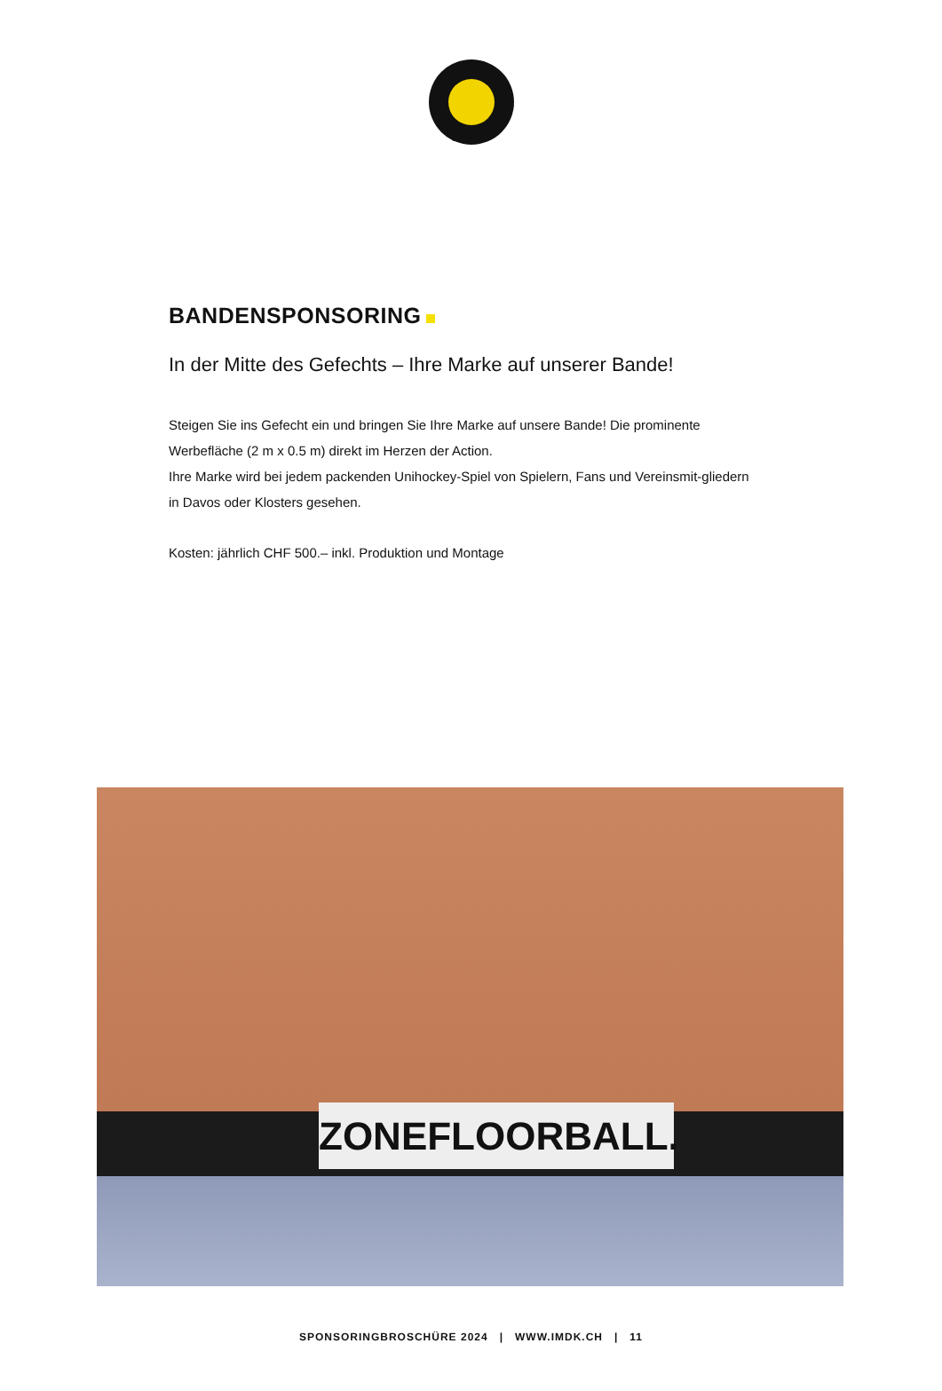BANDENSPONSORING
In der Mitte des Gefechts – Ihre Marke auf unserer Bande!
Steigen Sie ins Gefecht ein und bringen Sie Ihre Marke auf unsere Bande! Die prominente Werbefläche (2 m x 0.5 m) direkt im Herzen der Action.
Ihre Marke wird bei jedem packenden Unihockey-Spiel von Spielern, Fans und Vereinsmit-gliedern in Davos oder Klosters gesehen.
Kosten: jährlich CHF 500.– inkl. Produktion und Montage
ZONEFLOORBALL.
SPONSORINGBROSCHÜRE 2024 | WWW.IMDK.CH | 11